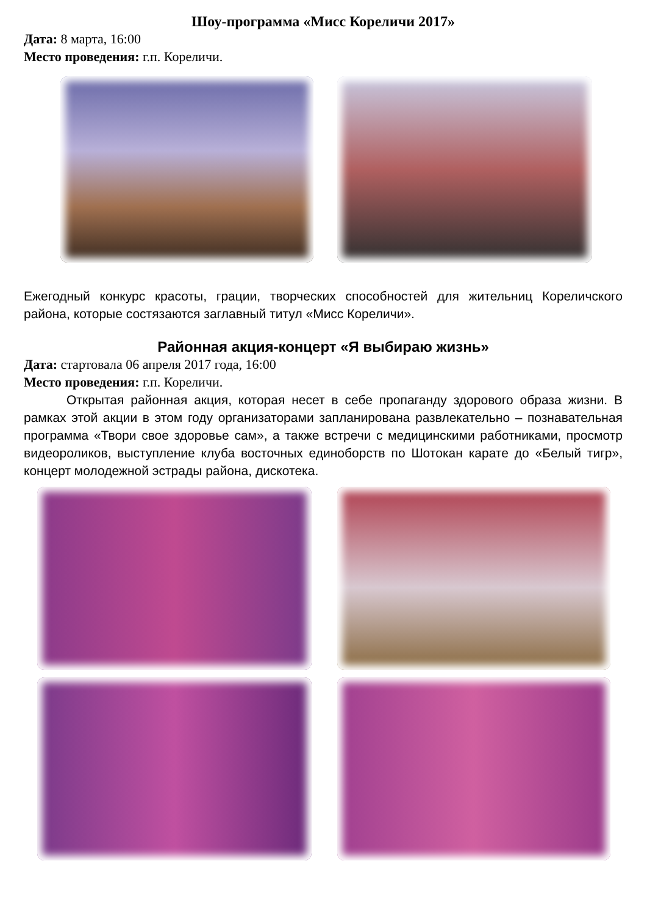Шоу-программа «Мисс Кореличи 2017»
Дата: 8 марта, 16:00
Место проведения: г.п. Кореличи.
Ежегодный конкурс красоты, грации, творческих способностей для жительниц Кореличского района, которые состязаются заглавный титул «Мисс Кореличи».
Районная акция-концерт «Я выбираю жизнь»
Дата: стартовала 06 апреля 2017 года, 16:00
Место проведения: г.п. Кореличи.
Открытая районная акция, которая несет в себе пропаганду здорового образа жизни. В рамках этой акции в этом году организаторами запланирована развлекательно – познавательная программа «Твори свое здоровье сам», а также встречи с медицинскими работниками, просмотр видеороликов, выступление клуба восточных единоборств по Шотокан карате до «Белый тигр», концерт молодежной эстрады района, дискотека.